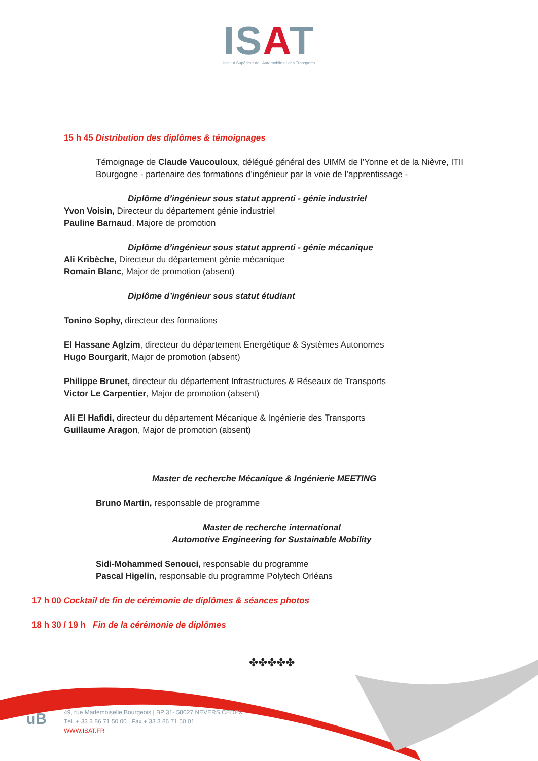ISAT
Institut Supérieur de l'Automobile et des Transports
15 h 45 Distribution des diplômes & témoignages
Témoignage de Claude Vaucouloux, délégué général des UIMM de l’Yonne et de la Nièvre, ITII Bourgogne - partenaire des formations d’ingénieur par la voie de l’apprentissage -
Diplôme d’ingénieur sous statut apprenti - génie industriel
Yvon Voisin, Directeur du département génie industriel
Pauline Barnaud, Majore de promotion
Diplôme d’ingénieur sous statut apprenti - génie mécanique
Ali Kribèche, Directeur du département génie mécanique
Romain Blanc, Major de promotion (absent)
Diplôme d’ingénieur sous statut étudiant
Tonino Sophy, directeur des formations
El Hassane Aglzim, directeur du département Energétique & Systèmes Autonomes
Hugo Bourgarit, Major de promotion (absent)
Philippe Brunet, directeur du département Infrastructures & Réseaux de Transports
Victor Le Carpentier, Major de promotion (absent)
Ali El Hafidi, directeur du département Mécanique & Ingénierie des Transports
Guillaume Aragon, Major de promotion (absent)
Master de recherche Mécanique & Ingénierie MEETING
Bruno Martin, responsable de programme
Master de recherche international
Automotive Engineering for Sustainable Mobility
Sidi-Mohammed Senouci, responsable du programme
Pascal Higelin, responsable du programme Polytech Orléans
17 h 00 Cocktail de fin de cérémonie de diplômes & séances photos
18 h 30 / 19 h Fin de la cérémonie de diplômes
✤✤✤✤✤
uB
49, rue Mademoiselle Bourgeois | BP 31- 58027 NEVERS CEDEX
Tél. + 33 3 86 71 50 00 | Fax + 33 3 86 71 50 01
WWW.ISAT.FR